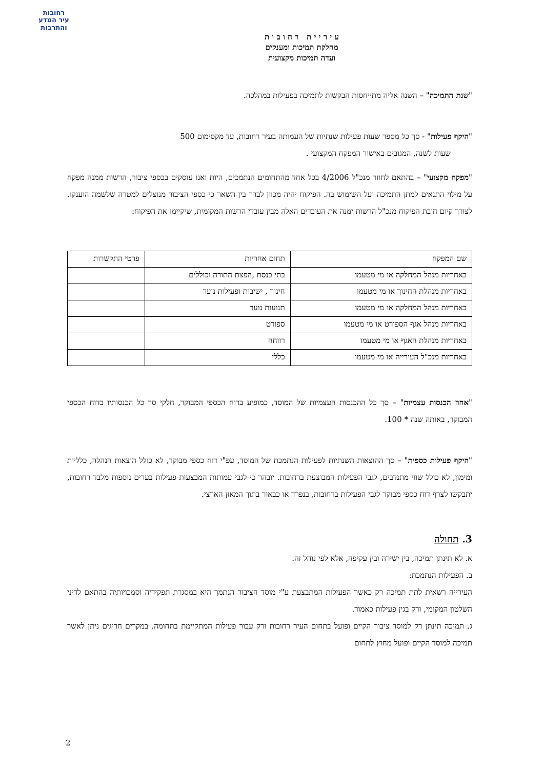רחובות
עיר המדע
והתרבות
ע י ר י י ת ר ח ו ב ו ת
מחלקת תמיכות ומענקים
ועדה תמיכות מקצועית
"שנת התמיכה" – השנה אליה מתייחסות הבקשות לתמיכה בפעילות במהלכה.
"היקף פעילות" - סך כל מספר שעות פעילות שנתיות של העמותה בעיר רחובות, עד מקסימום 500
שעות לשנה, המגובים באישור המפקח המקצועי .
"מפקח מקצועי" – בהתאם לחוזר מנכ"ל 4/2006 בכל אחד מהתחומים הנתמכים, היות ואנו עוסקים בכספי ציבור, הרשות ממנה מפקח על מילוי התנאים למתן התמיכה ועל השימוש בה. הפיקוח יהיה מכוון לברר בין השאר כי כספי הציבור מנוצלים למטרה שלשמה הוענקו. לצורך קיום חובת הפיקוח מנכ"ל הרשות ימנה את העובדים האלה מבין עובדי הרשות המקומית, שיקיימו את הפיקוח:
| שם המפקח | תחום אחריות | פרטי התקשרות |
| באחריות מנהל המחלקה או מי מטעמו | בתי כנסת ,הפצת התורה וכוללים | |
| באחריות מנהלת החינוך או מי מטעמו | חינוך , ישיבות ופעילות נוער | |
| באחריות מנהל המחלקה או מי מטעמו | תנועות נוער | |
| באחריות מנהל אגף הספורט או מי מטעמו | ספורט | |
| באחריות מנהלת האגף או מי מטעמו | רווחה | |
| באחריות מנכ"ל העירייה או מי מטעמו | כללי | |
"אחוז הכנסות עצמיות" – סך כל ההכנסות העצמיות של המוסד, כמופיע בדוח הכספי המבוקר, חלקי סך כל הכנסותיו בדוח הכספי המבוקר, באותה שנה * 100.
"היקף פעילות כספית" – סך ההוצאות השנתיות לפעילות הנתמכת של המוסד, עפ"י דוח כספי מבוקר, לא כולל הוצאות הנהלה, כלליות ומימון, לא כולל שווי מתנדבים, לגבי הפעילות המבוצעת ברחובות. יובהר כי לגבי עמותות המבצעות פעילות בערים נוספות מלבד רחובות, יתבקשו לצרף דוח כספי מבוקר לגבי הפעילות ברחובות, בנפרד או כבאור בתוך המאזן הארצי.
3. תחולה
א. לא תינתן תמיכה, בין ישירה ובין עקיפה, אלא לפי נוהל זה.
ב. הפעילות הנתמכת:
העירייה רשאית לתת תמיכה רק כאשר הפעילות המתבצעת ע"י מוסד הציבור הנתמך היא במסגרת תפקידיה וסמכויותיה בהתאם לדיני השלטון המקומי, ורק בגין פעילות כאמור.
ג. תמיכה תינתן רק למוסד ציבור הקיים ופועל בתחום העיר רחובות ורק עבור פעילות המתקיימת בתחומה. במקרים חריגים ניתן לאשר תמיכה למוסד הקיים ופועל מחוץ לתחום
2